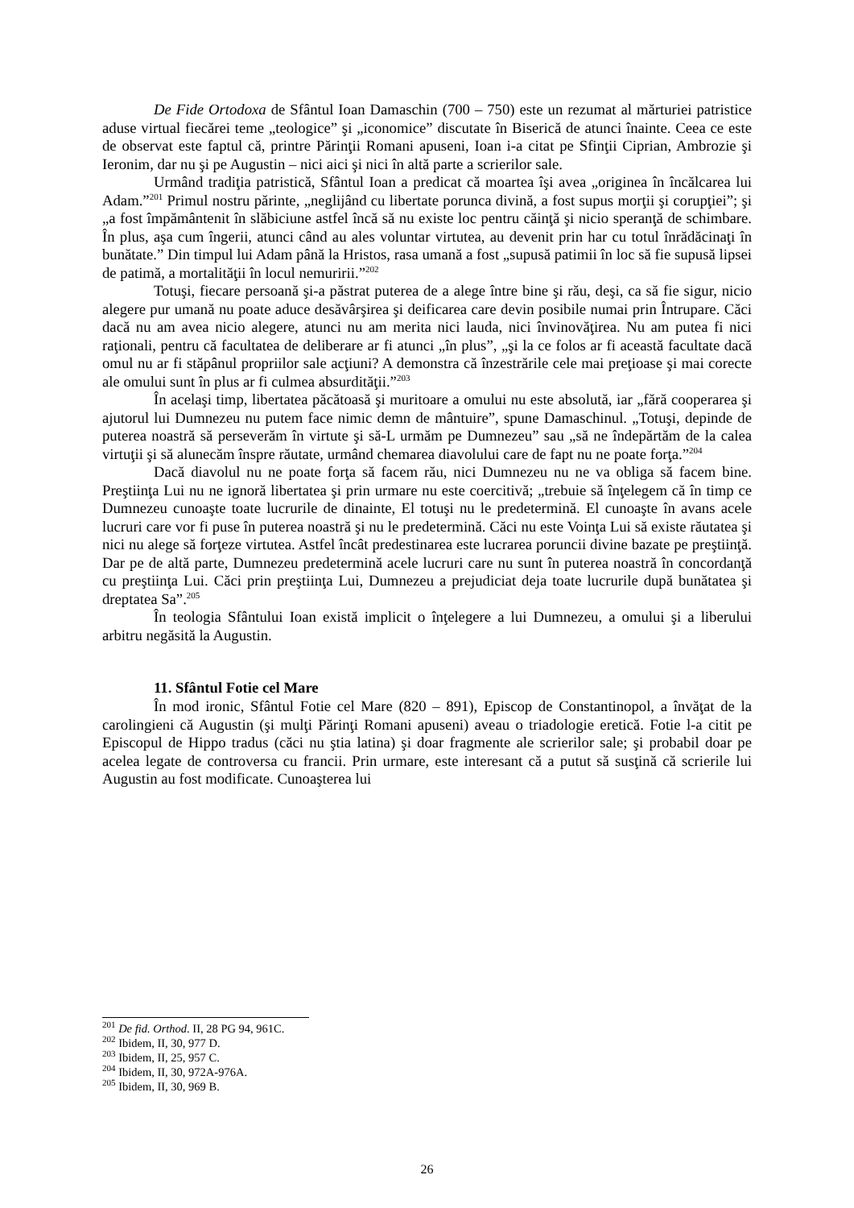De Fide Ortodoxa de Sfântul Ioan Damaschin (700 – 750) este un rezumat al mărturiei patristice aduse virtual fiecărei teme „teologice” şi „iconomice” discutate în Biserică de atunci înainte. Ceea ce este de observat este faptul că, printre Părinţii Romani apuseni, Ioan i-a citat pe Sfinţii Ciprian, Ambrozie şi Ieronim, dar nu şi pe Augustin – nici aici şi nici în altă parte a scrierilor sale.
Urmând tradiţia patristică, Sfântul Ioan a predicat că moartea îşi avea „originea în încălcarea lui Adam.”<sup>201</sup> Primul nostru părinte, „neglijând cu libertate porunca divină, a fost supus morţii şi corupţiei”; şi „a fost împământenit în slăbiciune astfel încă să nu existe loc pentru căinţă şi nicio speranţă de schimbare. În plus, aşa cum îngerii, atunci când au ales voluntar virtutea, au devenit prin har cu totul înrădăcinaţi în bunătate.” Din timpul lui Adam până la Hristos, rasa umană a fost „supusă patimii în loc să fie supusă lipsei de patimă, a mortalităţii în locul nemuririi.”<sup>202</sup>
Totuşi, fiecare persoană şi-a păstrat puterea de a alege între bine şi rău, deşi, ca să fie sigur, nicio alegere pur umană nu poate aduce desăvârşirea şi deificarea care devin posibile numai prin Întrupare. Căci dacă nu am avea nicio alegere, atunci nu am merita nici lauda, nici învinovăţirea. Nu am putea fi nici raţionali, pentru că facultatea de deliberare ar fi atunci „în plus”, „şi la ce folos ar fi această facultate dacă omul nu ar fi stăpânul propriilor sale acţiuni? A demonstra că înzestrările cele mai preţioase şi mai corecte ale omului sunt în plus ar fi culmea absurdităţii.”<sup>203</sup>
În acelaşi timp, libertatea păcătoasă şi muritoare a omului nu este absolută, iar „fără cooperarea şi ajutorul lui Dumnezeu nu putem face nimic demn de mântuire”, spune Damaschinul. „Totuşi, depinde de puterea noastră să perseverăm în virtute şi să-L urmăm pe Dumnezeu” sau „să ne îndepărtăm de la calea virtuţii şi să alunecăm înspre răutate, urmând chemarea diavolului care de fapt nu ne poate forţa.”<sup>204</sup>
Dacă diavolul nu ne poate forţa să facem rău, nici Dumnezeu nu ne va obliga să facem bine. Preştiinţa Lui nu ne ignoră libertatea şi prin urmare nu este coercitivă; „trebuie să înţelegem că în timp ce Dumnezeu cunoaşte toate lucrurile de dinainte, El totuşi nu le predetermină. El cunoaşte în avans acele lucruri care vor fi puse în puterea noastră şi nu le predetermină. Căci nu este Voinţa Lui să existe răutatea şi nici nu alege să forţeze virtutea. Astfel încât predestinarea este lucrarea poruncii divine bazate pe preştiinţă. Dar pe de altă parte, Dumnezeu predetermină acele lucruri care nu sunt în puterea noastră în concordanţă cu preştiinţa Lui. Căci prin preştiinţa Lui, Dumnezeu a prejudiciat deja toate lucrurile după bunătatea şi dreptatea Sa”.<sup>205</sup>
În teologia Sfântului Ioan există implicit o înţelegere a lui Dumnezeu, a omului şi a liberului arbitru negăsită la Augustin.
11. Sfântul Fotie cel Mare
În mod ironic, Sfântul Fotie cel Mare (820 – 891), Episcop de Constantinopol, a învăţat de la carolingieni că Augustin (şi mulţi Părinţi Romani apuseni) aveau o triadologie eretică. Fotie l-a citit pe Episcopul de Hippo tradus (căci nu ştia latina) şi doar fragmente ale scrierilor sale; şi probabil doar pe acelea legate de controversa cu francii. Prin urmare, este interesant că a putut să susţină că scrierile lui Augustin au fost modificate. Cunoaşterea lui
<sup>201</sup> De fid. Orthod. II, 28 PG 94, 961C.
<sup>202</sup> Ibidem, II, 30, 977 D.
<sup>203</sup> Ibidem, II, 25, 957 C.
<sup>204</sup> Ibidem, II, 30, 972A-976A.
<sup>205</sup> Ibidem, II, 30, 969 B.
26